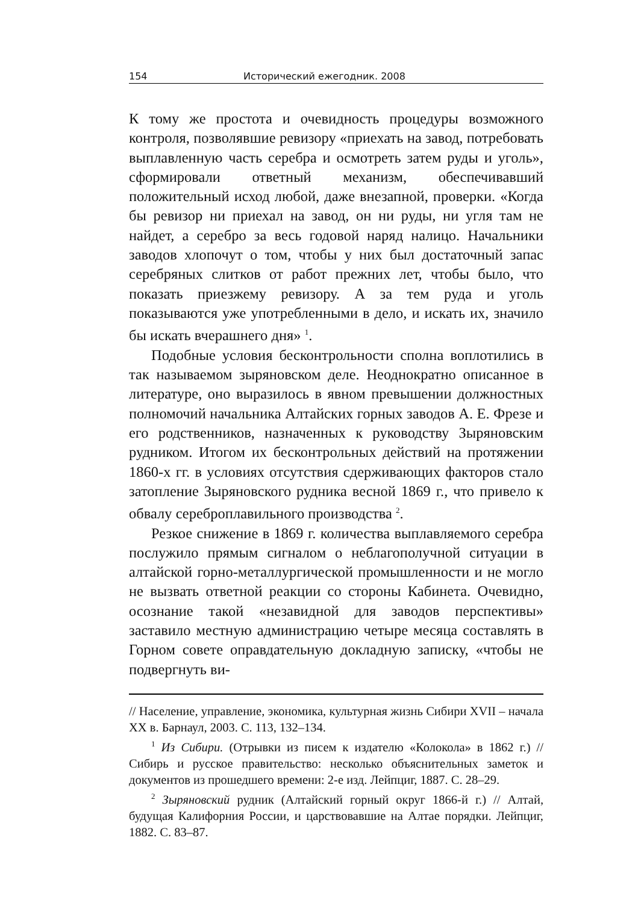154 Исторический ежегодник. 2008
К тому же простота и очевидность процедуры возможного контроля, позволявшие ревизору «приехать на завод, потребовать выплавленную часть серебра и осмотреть затем руды и уголь», сформировали ответный механизм, обеспечивавший положительный исход любой, даже внезапной, проверки. «Когда бы ревизор ни приехал на завод, он ни руды, ни угля там не найдет, а серебро за весь годовой наряд налицо. Начальники заводов хлопочут о том, чтобы у них был достаточный запас серебряных слитков от работ прежних лет, чтобы было, что показать приезжему ревизору. А за тем руда и уголь показываются уже употребленными в дело, и искать их, значило бы искать вчерашнего дня» <sup>1</sup>.
Подобные условия бесконтрольности сполна воплотились в так называемом зыряновском деле. Неоднократно описанное в литературе, оно выразилось в явном превышении должностных полномочий начальника Алтайских горных заводов А. Е. Фрезе и его родственников, назначенных к руководству Зыряновским рудником. Итогом их бесконтрольных действий на протяжении 1860-х гг. в условиях отсутствия сдерживающих факторов стало затопление Зыряновского рудника весной 1869 г., что привело к обвалу сереброплавильного производства <sup>2</sup>.
Резкое снижение в 1869 г. количества выплавляемого серебра послужило прямым сигналом о неблагополучной ситуации в алтайской горно-металлургической промышленности и не могло не вызвать ответной реакции со стороны Кабинета. Очевидно, осознание такой «незавидной для заводов перспективы» заставило местную администрацию четыре месяца составлять в Горном совете оправдательную докладную записку, «чтобы не подвергнуть ви-
// Население, управление, экономика, культурная жизнь Сибири XVII – начала XX в. Барнаул, 2003. С. 113, 132–134.
<sup>1</sup> Из Сибири. (Отрывки из писем к издателю «Колокола» в 1862 г.) // Сибирь и русское правительство: несколько объяснительных заметок и документов из прошедшего времени: 2-е изд. Лейпциг, 1887. С. 28–29.
<sup>2</sup> Зыряновский рудник (Алтайский горный округ 1866-й г.) // Алтай, будущая Калифорния России, и царствовавшие на Алтае порядки. Лейпциг, 1882. С. 83–87.